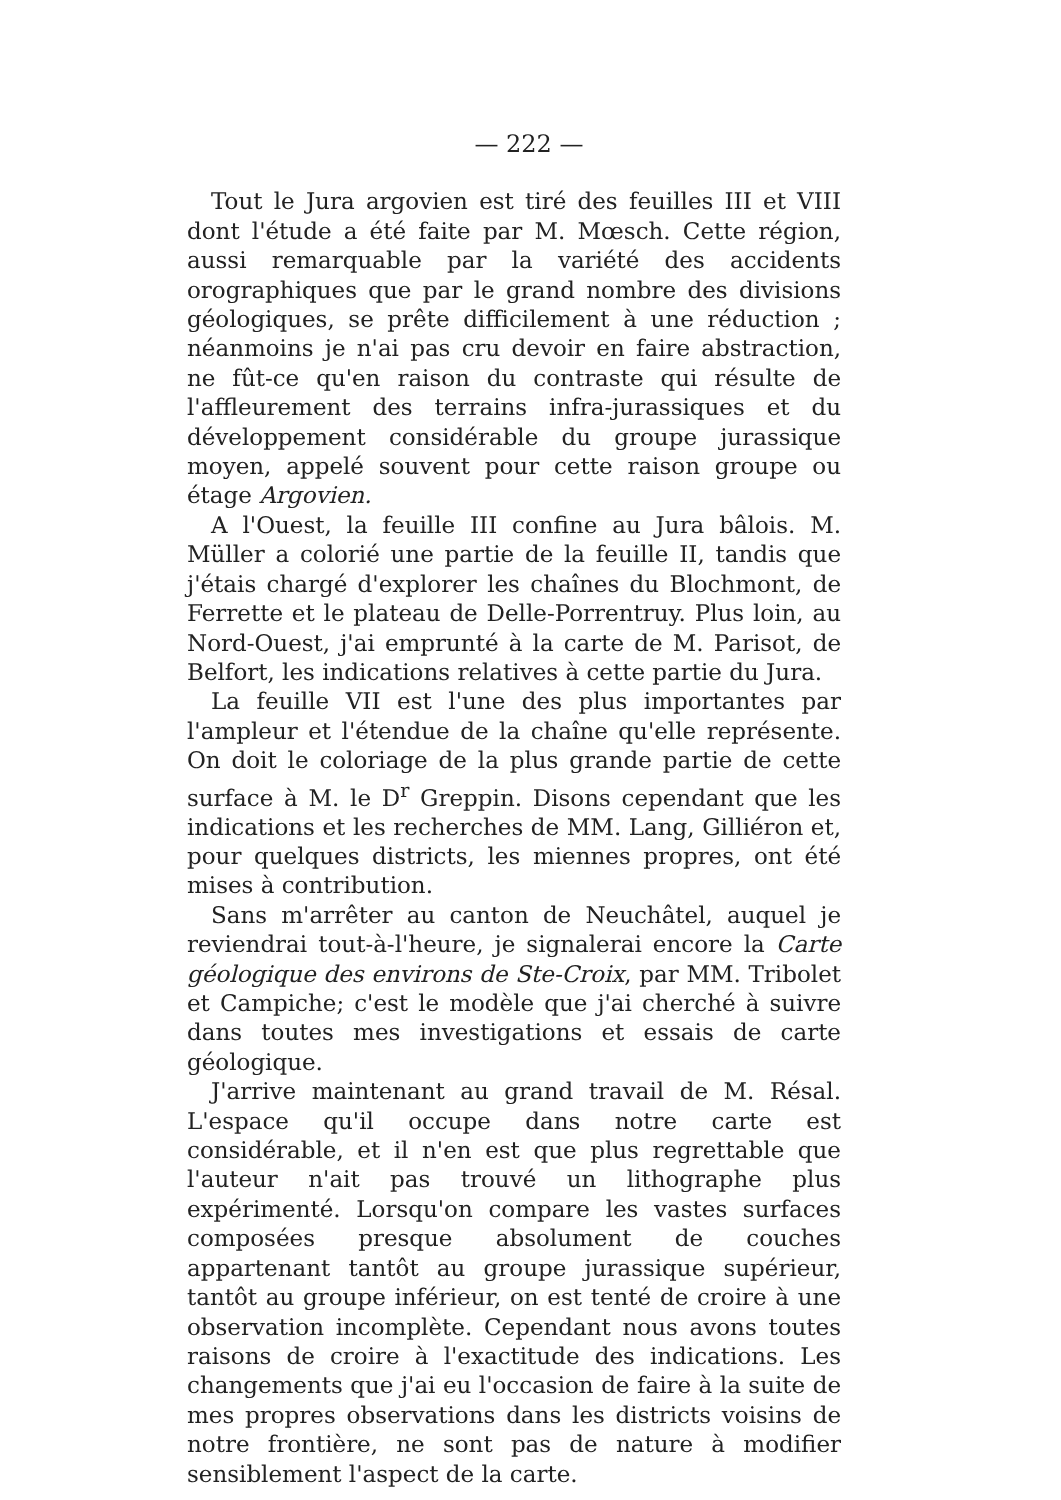— 222 —
Tout le Jura argovien est tiré des feuilles III et VIII dont l'étude a été faite par M. Mœsch. Cette région, aussi remarquable par la variété des accidents orographiques que par le grand nombre des divisions géologiques, se prête difficilement à une réduction ; néanmoins je n'ai pas cru devoir en faire abstraction, ne fût-ce qu'en raison du contraste qui résulte de l'affleurement des terrains infra-jurassiques et du développement considérable du groupe jurassique moyen, appelé souvent pour cette raison groupe ou étage Argovien.
A l'Ouest, la feuille III confine au Jura bâlois. M. Müller a colorié une partie de la feuille II, tandis que j'étais chargé d'explorer les chaînes du Blochmont, de Ferrette et le plateau de Delle-Porrentruy. Plus loin, au Nord-Ouest, j'ai emprunté à la carte de M. Parisot, de Belfort, les indications relatives à cette partie du Jura.
La feuille VII est l'une des plus importantes par l'ampleur et l'étendue de la chaîne qu'elle représente. On doit le coloriage de la plus grande partie de cette surface à M. le D<sup>r</sup> Greppin. Disons cependant que les indications et les recherches de MM. Lang, Gilliéron et, pour quelques districts, les miennes propres, ont été mises à contribution.
Sans m'arrêter au canton de Neuchâtel, auquel je reviendrai tout-à-l'heure, je signalerai encore la Carte géologique des environs de Ste-Croix, par MM. Tribolet et Campiche; c'est le modèle que j'ai cherché à suivre dans toutes mes investigations et essais de carte géologique.
J'arrive maintenant au grand travail de M. Résal. L'espace qu'il occupe dans notre carte est considérable, et il n'en est que plus regrettable que l'auteur n'ait pas trouvé un lithographe plus expérimenté. Lorsqu'on compare les vastes surfaces composées presque absolument de couches appartenant tantôt au groupe jurassique supérieur, tantôt au groupe inférieur, on est tenté de croire à une observation incomplète. Cependant nous avons toutes raisons de croire à l'exactitude des indications. Les changements que j'ai eu l'occasion de faire à la suite de mes propres observations dans les districts voisins de notre frontière, ne sont pas de nature à modifier sensiblement l'aspect de la carte.